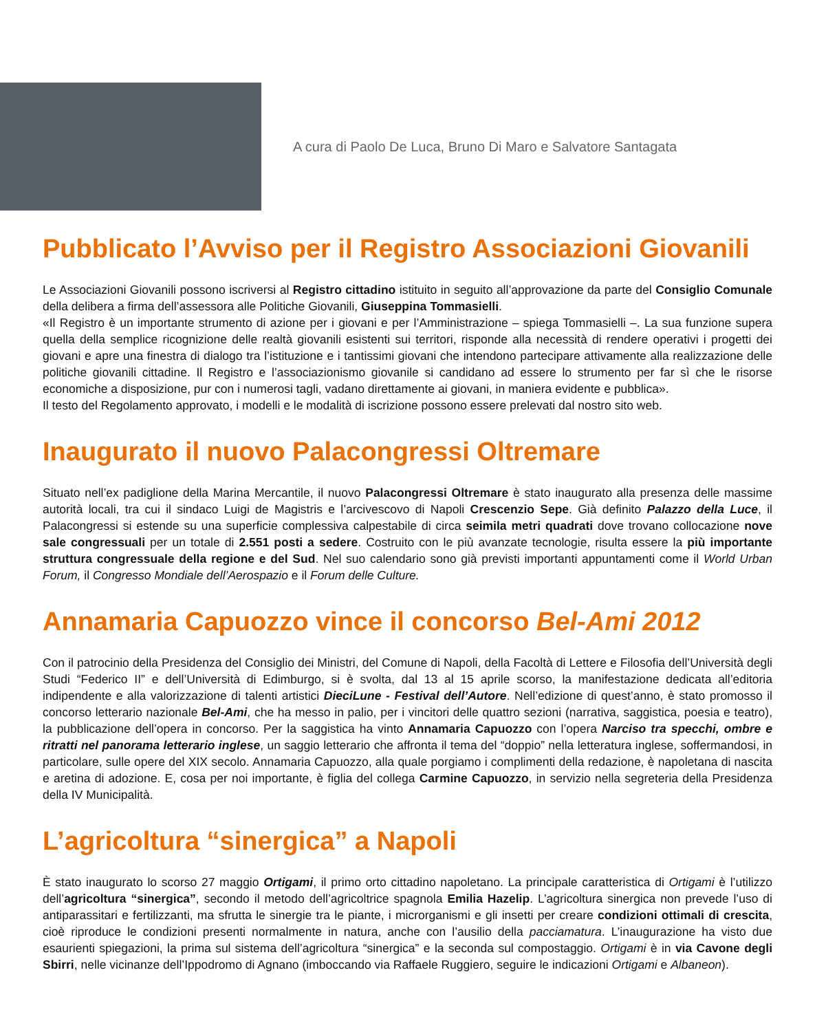A cura di Paolo De Luca, Bruno Di Maro e Salvatore Santagata
Pubblicato l’Avviso per il Registro Associazioni Giovanili
Le Associazioni Giovanili possono iscriversi al Registro cittadino istituito in seguito all’approvazione da parte del Consiglio Comunale della delibera a firma dell’assessora alle Politiche Giovanili, Giuseppina Tommasielli.
«Il Registro è un importante strumento di azione per i giovani e per l’Amministrazione – spiega Tommasielli –. La sua funzione supera quella della semplice ricognizione delle realtà giovanili esistenti sui territori, risponde alla necessità di rendere operativi i progetti dei giovani e apre una finestra di dialogo tra l’istituzione e i tantissimi giovani che intendono partecipare attivamente alla realizzazione delle politiche giovanili cittadine. Il Registro e l’associazionismo giovanile si candidano ad essere lo strumento per far sì che le risorse economiche a disposizione, pur con i numerosi tagli, vadano direttamente ai giovani, in maniera evidente e pubblica».
Il testo del Regolamento approvato, i modelli e le modalità di iscrizione possono essere prelevati dal nostro sito web.
Inaugurato il nuovo Palacongressi Oltremare
Situato nell’ex padiglione della Marina Mercantile, il nuovo Palacongressi Oltremare è stato inaugurato alla presenza delle massime autorità locali, tra cui il sindaco Luigi de Magistris e l’arcivescovo di Napoli Crescenzio Sepe. Già definito Palazzo della Luce, il Palacongressi si estende su una superficie complessiva calpestabile di circa seimila metri quadrati dove trovano collocazione nove sale congressuali per un totale di 2.551 posti a sedere. Costruito con le più avanzate tecnologie, risulta essere la più importante struttura congressuale della regione e del Sud. Nel suo calendario sono già previsti importanti appuntamenti come il World Urban Forum, il Congresso Mondiale dell’Aerospazio e il Forum delle Culture.
Annamaria Capuozzo vince il concorso Bel-Ami 2012
Con il patrocinio della Presidenza del Consiglio dei Ministri, del Comune di Napoli, della Facoltà di Lettere e Filosofia dell’Università degli Studi “Federico II” e dell’Università di Edimburgo, si è svolta, dal 13 al 15 aprile scorso, la manifestazione dedicata all’editoria indipendente e alla valorizzazione di talenti artistici DieciLune - Festival dell’Autore. Nell’edizione di quest’anno, è stato promosso il concorso letterario nazionale Bel-Ami, che ha messo in palio, per i vincitori delle quattro sezioni (narrativa, saggistica, poesia e teatro), la pubblicazione dell’opera in concorso. Per la saggistica ha vinto Annamaria Capuozzo con l’opera Narciso tra specchi, ombre e ritratti nel panorama letterario inglese, un saggio letterario che affronta il tema del “doppio” nella letteratura inglese, soffermandosi, in particolare, sulle opere del XIX secolo. Annamaria Capuozzo, alla quale porgiamo i complimenti della redazione, è napoletana di nascita e aretina di adozione. E, cosa per noi importante, è figlia del collega Carmine Capuozzo, in servizio nella segreteria della Presidenza della IV Municipalità.
L’agricoltura “sinergica” a Napoli
È stato inaugurato lo scorso 27 maggio Ortigami, il primo orto cittadino napoletano. La principale caratteristica di Ortigami è l’utilizzo dell’agricoltura “sinergica”, secondo il metodo dell’agricoltrice spagnola Emilia Hazelip. L’agricoltura sinergica non prevede l’uso di antiparassitari e fertilizzanti, ma sfrutta le sinergie tra le piante, i microrganismi e gli insetti per creare condizioni ottimali di crescita, cioè riproduce le condizioni presenti normalmente in natura, anche con l’ausilio della pacciamatura. L’inaugurazione ha visto due esaurienti spiegazioni, la prima sul sistema dell’agricoltura “sinergica” e la seconda sul compostaggio. Ortigami è in via Cavone degli Sbirri, nelle vicinanze dell’Ippodromo di Agnano (imboccando via Raffaele Ruggiero, seguire le indicazioni Ortigami e Albaneon).